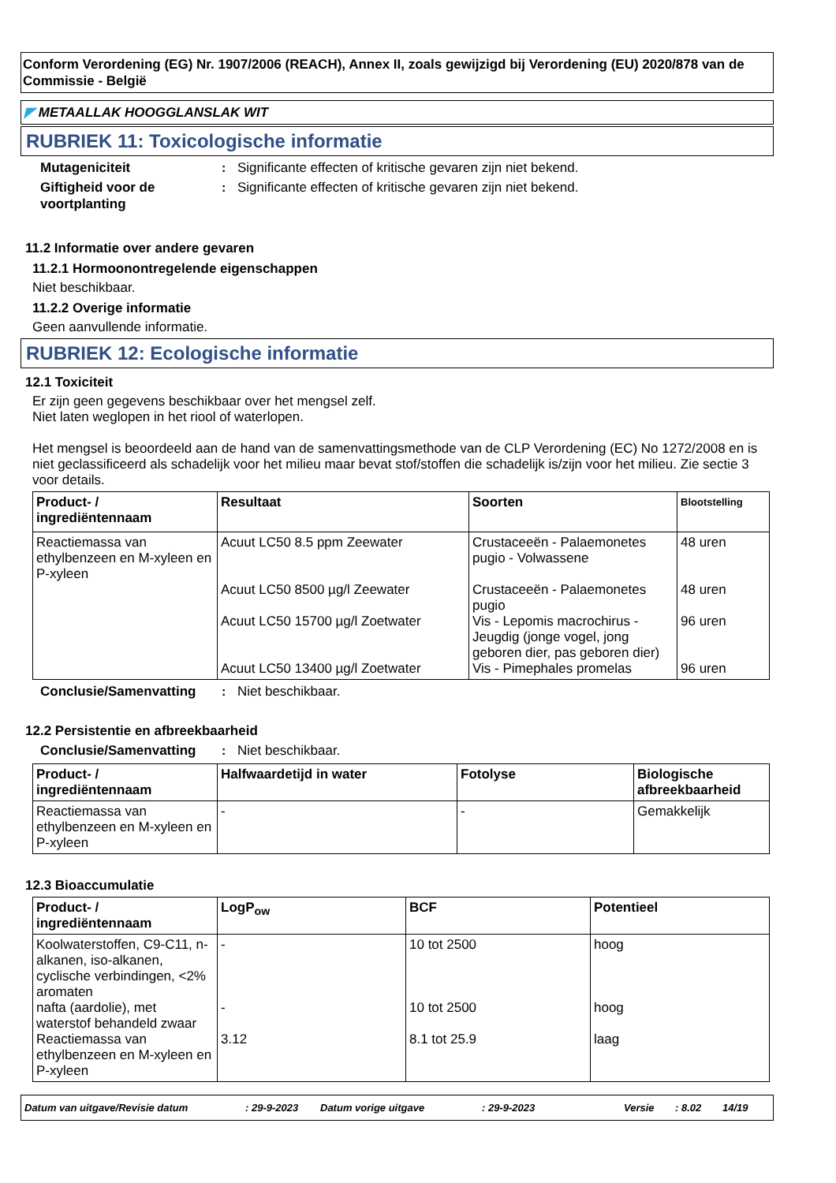Conform Verordening (EG) Nr. 1907/2006 (REACH), Annex II, zoals gewijzigd bij Verordening (EU) 2020/878 van de Commissie - België
◤ METAALLAK HOOGGLANSLAK WIT
RUBRIEK 11: Toxicologische informatie
Mutageniciteit : Significante effecten of kritische gevaren zijn niet bekend.
Giftigheid voor de voortplanting
: Significante effecten of kritische gevaren zijn niet bekend.
11.2 Informatie over andere gevaren
11.2.1 Hormoonontregelende eigenschappen
Niet beschikbaar.
11.2.2 Overige informatie
Geen aanvullende informatie.
RUBRIEK 12: Ecologische informatie
12.1 Toxiciteit
Er zijn geen gegevens beschikbaar over het mengsel zelf.
Niet laten weglopen in het riool of waterlopen.
Het mengsel is beoordeeld aan de hand van de samenvattingsmethode van de CLP Verordening (EC) No 1272/2008 en is niet geclassificeerd als schadelijk voor het milieu maar bevat stof/stoffen die schadelijk is/zijn voor het milieu. Zie sectie 3 voor details.
| Product- / ingrediëntennaam | Resultaat | Soorten | Blootstelling |
| --- | --- | --- | --- |
| Reactiemassa van ethylbenzeen en M-xyleen en P-xyleen | Acuut LC50 8.5 ppm Zeewater Acuut LC50 8500 µg/l Zeewater Acuut LC50 15700 µg/l Zoetwater Acuut LC50 13400 µg/l Zoetwater | Crustaceeën - Palaemonetes pugio - Volwassene Crustaceeën - Palaemonetes pugio Vis - Lepomis macrochirus - Jeugdig (jonge vogel, jong geboren dier, pas geboren dier) Vis - Pimephales promelas | 48 uren 48 uren 96 uren 96 uren |
Conclusie/Samenvatting : Niet beschikbaar.
12.2 Persistentie en afbreekbaarheid
Conclusie/Samenvatting : Niet beschikbaar.
| Product- / ingrediëntennaam | Halfwaardetijd in water | Fotolyse | Biologische afbreekbaarheid |
| --- | --- | --- | --- |
| Reactiemassa van ethylbenzeen en M-xyleen en P-xyleen | - | - | Gemakkelijk |
12.3 Bioaccumulatie
| Product- / ingrediëntennaam | LogP<sub>ow</sub> | BCF | Potentieel |
| --- | --- | --- | --- |
| Koolwaterstoffen, C9-C11, n-alkanen, iso-alkanen, cyclische verbindingen, <2% aromaten nafta (aardolie), met waterstof behandeld zwaar Reactiemassa van ethylbenzeen en M-xyleen en P-xyleen | - - 3.12 | 10 tot 2500 10 tot 2500 8.1 tot 25.9 | hoog hoog laag |
Datum van uitgave/Revisie datum: 29-9-2023 Datum vorige uitgave: 29-9-2023 Versie: 8.02 14/19